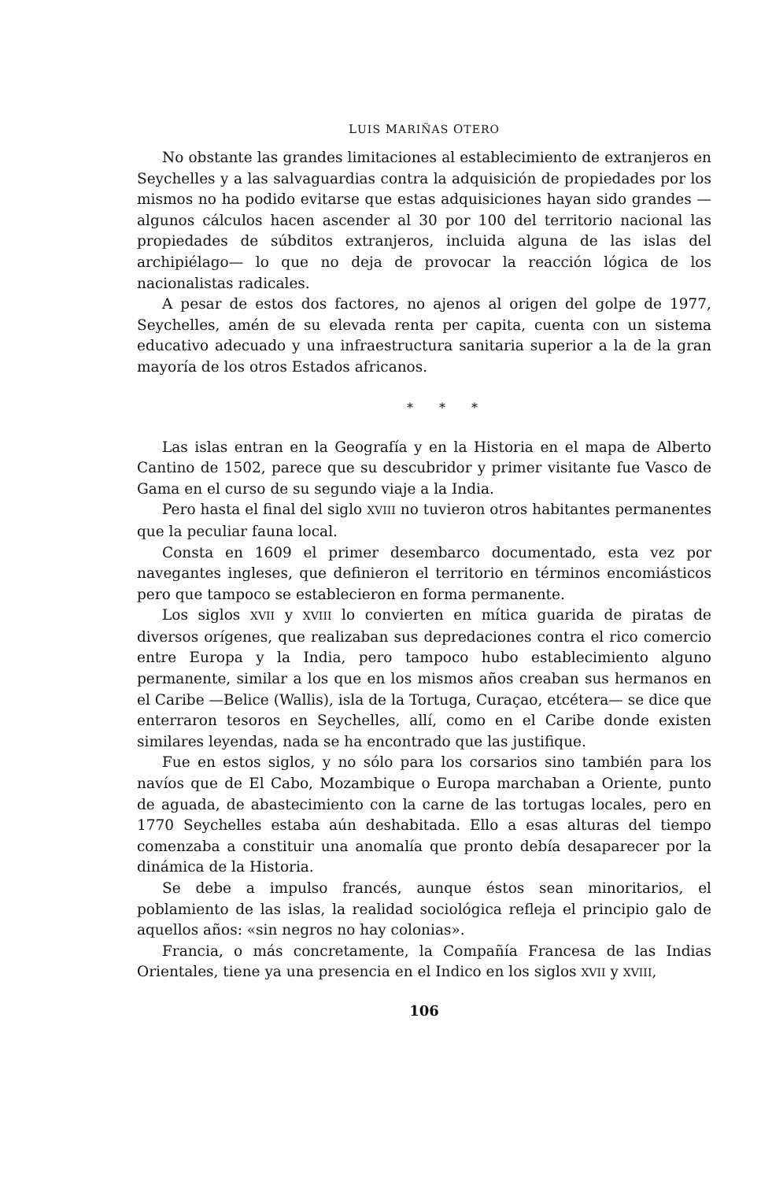LUIS MARIÑAS OTERO
No obstante las grandes limitaciones al establecimiento de extranjeros en Seychelles y a las salvaguardias contra la adquisición de propiedades por los mismos no ha podido evitarse que estas adquisiciones hayan sido grandes —algunos cálculos hacen ascender al 30 por 100 del territorio nacional las propiedades de súbditos extranjeros, incluida alguna de las islas del archipiélago— lo que no deja de provocar la reacción lógica de los nacionalistas radicales.
A pesar de estos dos factores, no ajenos al origen del golpe de 1977, Seychelles, amén de su elevada renta per capita, cuenta con un sistema educativo adecuado y una infraestructura sanitaria superior a la de la gran mayoría de los otros Estados africanos.
* * *
Las islas entran en la Geografía y en la Historia en el mapa de Alberto Cantino de 1502, parece que su descubridor y primer visitante fue Vasco de Gama en el curso de su segundo viaje a la India.
Pero hasta el final del siglo XVIII no tuvieron otros habitantes permanentes que la peculiar fauna local.
Consta en 1609 el primer desembarco documentado, esta vez por navegantes ingleses, que definieron el territorio en términos encomiásticos pero que tampoco se establecieron en forma permanente.
Los siglos XVII y XVIII lo convierten en mítica guarida de piratas de diversos orígenes, que realizaban sus depredaciones contra el rico comercio entre Europa y la India, pero tampoco hubo establecimiento alguno permanente, similar a los que en los mismos años creaban sus hermanos en el Caribe —Belice (Wallis), isla de la Tortuga, Curaçao, etcétera— se dice que enterraron tesoros en Seychelles, allí, como en el Caribe donde existen similares leyendas, nada se ha encontrado que las justifique.
Fue en estos siglos, y no sólo para los corsarios sino también para los navíos que de El Cabo, Mozambique o Europa marchaban a Oriente, punto de aguada, de abastecimiento con la carne de las tortugas locales, pero en 1770 Seychelles estaba aún deshabitada. Ello a esas alturas del tiempo comenzaba a constituir una anomalía que pronto debía desaparecer por la dinámica de la Historia.
Se debe a impulso francés, aunque éstos sean minoritarios, el poblamiento de las islas, la realidad sociológica refleja el principio galo de aquellos años: «sin negros no hay colonias».
Francia, o más concretamente, la Compañía Francesa de las Indias Orientales, tiene ya una presencia en el Indico en los siglos XVII y XVIII,
106